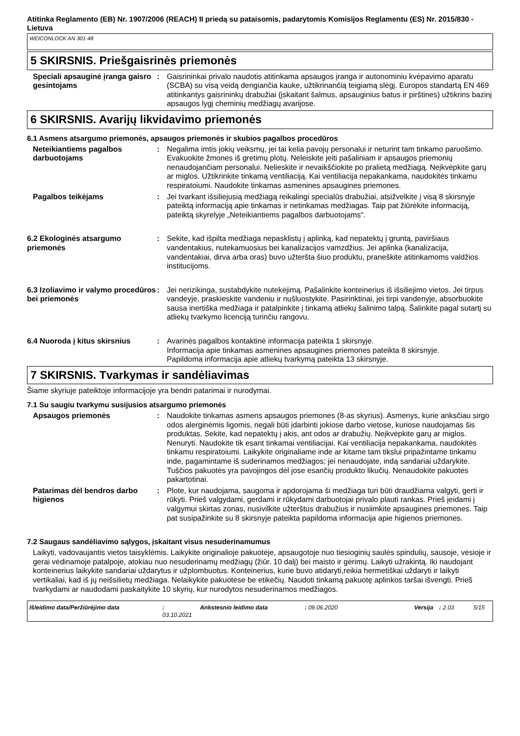Atitinka Reglamento (EB) Nr. 1907/2006 (REACH) II priedą su pataisomis, padarytomis Komisijos Reglamentu (ES) Nr. 2015/830 - Lietuva
WEICONLOCK AN 301-48
5 SKIRSNIS. Priešgaisrinės priemonės
Speciali apsauginė įranga gaisro gesintojams
: Gaisrininkai privalo naudotis atitinkama apsaugos įranga ir autonominiu kvėpavimo aparatu (SCBA) su visą veidą dengiančia kauke, užtikrinančią teigiamą slėgį. Europos standartą EN 469 atitinkantys gaisrininkų drabužiai (įskaitant šalmus, apsauginius batus ir pirštines) užtikrins bazinį apsaugos lygį cheminių medžiagų avarijose.
6 SKIRSNIS. Avarijų likvidavimo priemonės
6.1 Asmens atsargumo priemonės, apsaugos priemonės ir skubios pagalbos procedūros
Neteikiantiems pagalbos darbuotojams
: Negalima imtis jokių veiksmų, jei tai kelia pavojų personalui ir neturint tam tinkamo paruošimo. Evakuokite žmones iš gretimų plotų. Neleiskite įeiti pašaliniam ir apsaugos priemonių nenaudojančiam personalui. Nelieskite ir nevaikščiokite po pralietą medžiagą. Neįkvėpkite garų ar miglos. Užtikrinkite tinkamą ventiliaciją. Kai ventiliacija nepakankama, naudokitės tinkamu respiratoiumi. Naudokite tinkamas asmenines apsaugines priemones.
Pagalbos teikėjams : Jei tvarkant išsiliejusią medžiagą reikalingi specialūs drabužiai, atsižvelkite į visą 8 skirsnyje pateiktą informaciją apie tinkamas ir netinkamas medžiagas. Taip pat žiūrėkite informaciją, pateiktą skyrelyje „Neteikiantiems pagalbos darbuotojams“.
6.2 Ekologinės atsargumo priemonės
: Sekite, kad išpilta medžiaga nepasklistų į aplinką, kad nepatektų į gruntą, paviršiaus vandentakius, nutekamuosius bei kanalizacijos vamzdžius. Jei aplinka (kanalizacija, vandentakiai, dirva arba oras) buvo užteršta šiuo produktu, praneškite atitinkamoms valdžios institucijoms.
6.3 Izoliavimo ir valymo procedūros bei priemonės
: Jei nerizikinga, sustabdykite nutekėjimą. Pašalinkite konteinerius iš išsiliejimo vietos. Jei tirpus vandeyje, praskieskite vandeniu ir nušluostykite. Pasirinktinai, jei tirpi vandenyje, absorbuokite sausa inertiška medžiaga ir patalpinkite į tinkamą atliekų šalinimo talpą. Šalinkite pagal sutartį su atliekų tvarkymo licenciją turinčiu rangovu.
6.4 Nuoroda į kitus skirsnius
: Avarinės pagalbos kontaktinė informacija pateikta 1 skirsnyje.
Informacija apie tinkamas asmenines apsaugines priemones pateikta 8 skirsnyje.
Papildoma informacija apie atliekų tvarkymą pateikta 13 skirsnyje.
7 SKIRSNIS. Tvarkymas ir sandėliavimas
Šiame skyriuje pateiktoje informacijoje yra bendri patarimai ir nurodymai.
7.1 Su saugiu tvarkymu susijusios atsargumo priemonės
Apsaugos priemonės : Naudokite tinkamas asmens apsaugos priemones (8-as skyrius). Asmenys, kurie anksčiau sirgo odos alerginėmis ligomis, negali būti įdarbinti jokiose darbo vietose, kuriose naudojamas šis produktas. Sekite, kad nepatektų į akis, ant odos ar drabužių. Neįkvėpkite garų ar miglos. Nenuryti. Naudokite tik esant tinkamai ventiliacijai. Kai ventiliacija nepakankama, naudokitės tinkamu respiratoiumi. Laikykite originaliame inde ar kitame tam tikslui pripažintame tinkamu inde, pagamintame iš suderinamos medžiagos; jei nenaudojate, indą sandariai uždarykite. Tuščios pakuotės yra pavojingos dėl jose esančių produkto likučių. Nenaudokite pakuotės pakartotinai.
Patarimas dėl bendros darbo higienos
: Plote, kur naudojama, saugoma ir apdorojama ši medžiaga turi būti draudžiama valgyti, gerti ir rūkyti. Prieš valgydami, gerdami ir rūkydami darbuotojai privalo plauti rankas. Prieš įeidami į valgymui skirtas zonas, nusivilkite užterštus drabužius ir nusiimkite apsaugines priemones. Taip pat susipažinkite su 8 skirsnyje pateikta papildoma informacija apie higienos priemones.
7.2 Saugaus sandėliavimo sąlygos, įskaitant visus nesuderinamumus
Laikyti, vadovaujantis vietos taisyklėmis. Laikykite originalioje pakuotėje, apsaugotoje nuo tiesioginių saulės spindulių, sausoje, vėsioje ir gerai vėdinamoje patalpoje, atokiau nuo nesuderinamų medžiagų (žiūr. 10 dalį) bei maisto ir gėrimų. Laikyti užrakintą. Iki naudojant konteinerius laikykite sandariai uždarytus ir užplombuotus. Konteinerius, kurie buvo atidaryti,reikia hermetiškai uždaryti ir laikyti vertikaliai, kad iš jų neišsilietų medžiaga. Nelaikykite pakuotėse be etikečių. Naudoti tinkamą pakuotę aplinkos taršai išvengti. Prieš tvarkydami ar naudodami paskaitykite 10 skyrių, kur nurodytos nesuderinamos medžiagos.
Išleidimo data/Peržiūrėjimo data: 03.10.2021 Ankstesnio leidimo data: 09.06.2020 Versija: 2.03 5/15